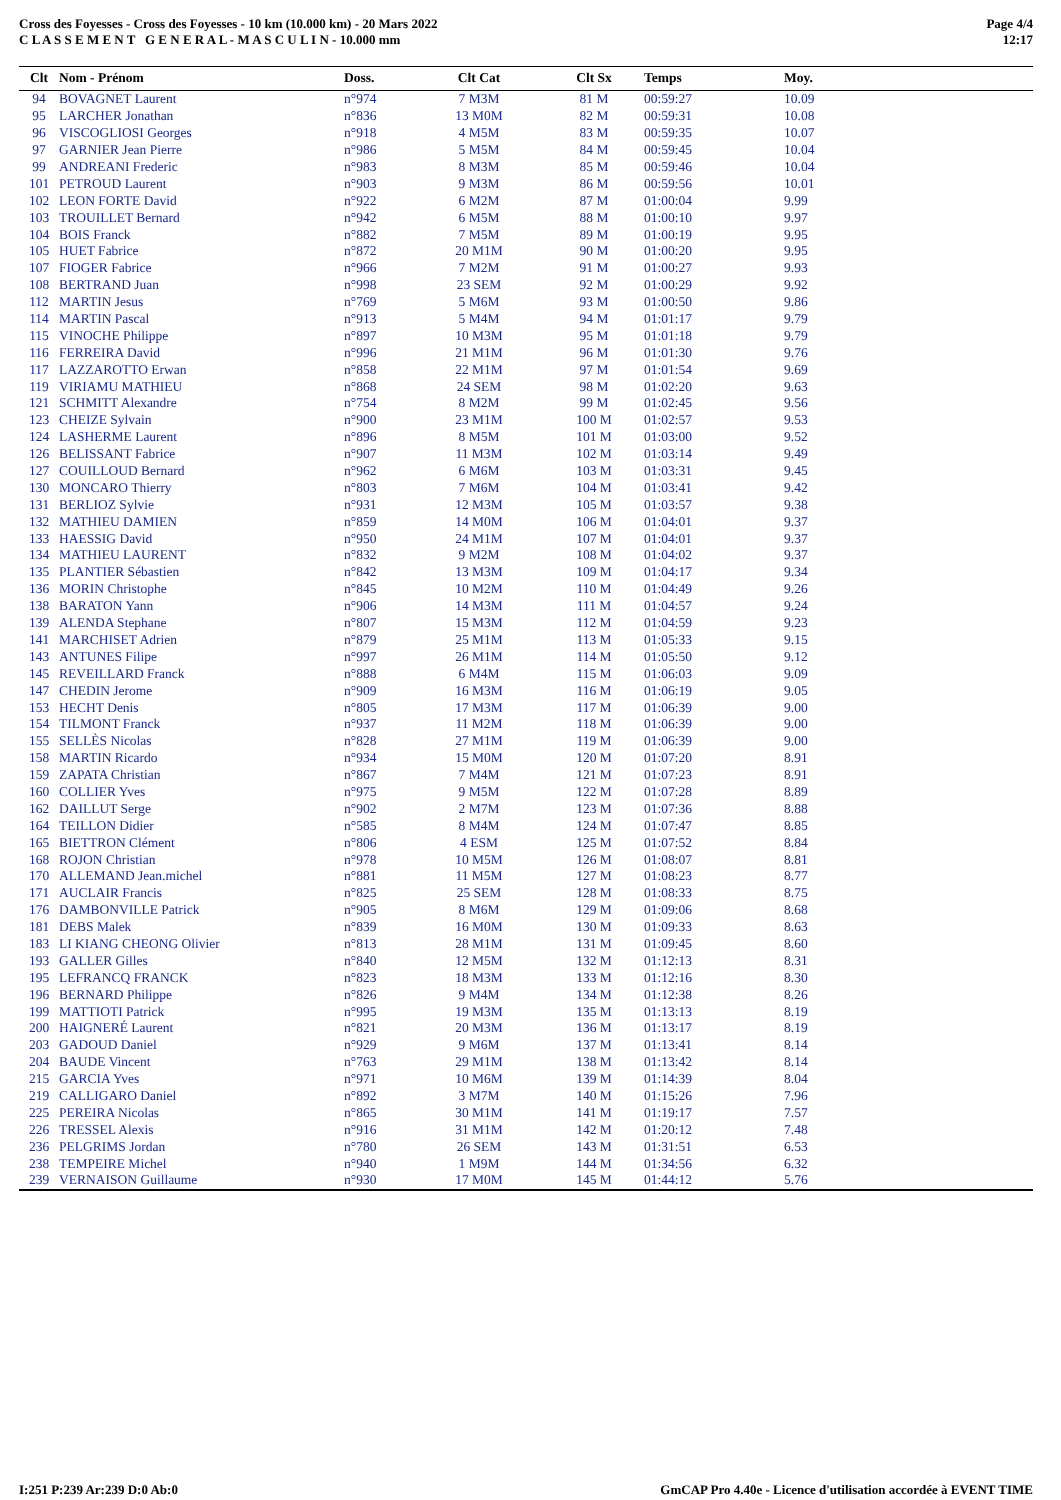Cross des Foyesses - Cross des Foyesses - 10 km (10.000 km) - 20 Mars 2022
C L A S S E M E N T G E N E R A L - M A S C U L I N - 10.000 mm
Page 4/4
12:17
| Clt | Nom - Prénom | Doss. | Clt Cat | Clt Sx | Temps | Moy. |
| --- | --- | --- | --- | --- | --- | --- |
| 94 | BOVAGNET Laurent | n°974 | 7 M3M | 81 M | 00:59:27 | 10.09 |
| 95 | LARCHER Jonathan | n°836 | 13 M0M | 82 M | 00:59:31 | 10.08 |
| 96 | VISCOGLIOSI Georges | n°918 | 4 M5M | 83 M | 00:59:35 | 10.07 |
| 97 | GARNIER Jean Pierre | n°986 | 5 M5M | 84 M | 00:59:45 | 10.04 |
| 99 | ANDREANI Frederic | n°983 | 8 M3M | 85 M | 00:59:46 | 10.04 |
| 101 | PETROUD Laurent | n°903 | 9 M3M | 86 M | 00:59:56 | 10.01 |
| 102 | LEON FORTE David | n°922 | 6 M2M | 87 M | 01:00:04 | 9.99 |
| 103 | TROUILLET Bernard | n°942 | 6 M5M | 88 M | 01:00:10 | 9.97 |
| 104 | BOIS Franck | n°882 | 7 M5M | 89 M | 01:00:19 | 9.95 |
| 105 | HUET Fabrice | n°872 | 20 M1M | 90 M | 01:00:20 | 9.95 |
| 107 | FIOGER Fabrice | n°966 | 7 M2M | 91 M | 01:00:27 | 9.93 |
| 108 | BERTRAND Juan | n°998 | 23 SEM | 92 M | 01:00:29 | 9.92 |
| 112 | MARTIN Jesus | n°769 | 5 M6M | 93 M | 01:00:50 | 9.86 |
| 114 | MARTIN Pascal | n°913 | 5 M4M | 94 M | 01:01:17 | 9.79 |
| 115 | VINOCHE Philippe | n°897 | 10 M3M | 95 M | 01:01:18 | 9.79 |
| 116 | FERREIRA David | n°996 | 21 M1M | 96 M | 01:01:30 | 9.76 |
| 117 | LAZZAROTTO Erwan | n°858 | 22 M1M | 97 M | 01:01:54 | 9.69 |
| 119 | VIRIAMU MATHIEU | n°868 | 24 SEM | 98 M | 01:02:20 | 9.63 |
| 121 | SCHMITT Alexandre | n°754 | 8 M2M | 99 M | 01:02:45 | 9.56 |
| 123 | CHEIZE Sylvain | n°900 | 23 M1M | 100 M | 01:02:57 | 9.53 |
| 124 | LASHERME Laurent | n°896 | 8 M5M | 101 M | 01:03:00 | 9.52 |
| 126 | BELISSANT Fabrice | n°907 | 11 M3M | 102 M | 01:03:14 | 9.49 |
| 127 | COUILLOUD Bernard | n°962 | 6 M6M | 103 M | 01:03:31 | 9.45 |
| 130 | MONCARO Thierry | n°803 | 7 M6M | 104 M | 01:03:41 | 9.42 |
| 131 | BERLIOZ Sylvie | n°931 | 12 M3M | 105 M | 01:03:57 | 9.38 |
| 132 | MATHIEU DAMIEN | n°859 | 14 M0M | 106 M | 01:04:01 | 9.37 |
| 133 | HAESSIG David | n°950 | 24 M1M | 107 M | 01:04:01 | 9.37 |
| 134 | MATHIEU LAURENT | n°832 | 9 M2M | 108 M | 01:04:02 | 9.37 |
| 135 | PLANTIER Sébastien | n°842 | 13 M3M | 109 M | 01:04:17 | 9.34 |
| 136 | MORIN Christophe | n°845 | 10 M2M | 110 M | 01:04:49 | 9.26 |
| 138 | BARATON Yann | n°906 | 14 M3M | 111 M | 01:04:57 | 9.24 |
| 139 | ALENDA Stephane | n°807 | 15 M3M | 112 M | 01:04:59 | 9.23 |
| 141 | MARCHISET Adrien | n°879 | 25 M1M | 113 M | 01:05:33 | 9.15 |
| 143 | ANTUNES Filipe | n°997 | 26 M1M | 114 M | 01:05:50 | 9.12 |
| 145 | REVEILLARD Franck | n°888 | 6 M4M | 115 M | 01:06:03 | 9.09 |
| 147 | CHEDIN Jerome | n°909 | 16 M3M | 116 M | 01:06:19 | 9.05 |
| 153 | HECHT Denis | n°805 | 17 M3M | 117 M | 01:06:39 | 9.00 |
| 154 | TILMONT Franck | n°937 | 11 M2M | 118 M | 01:06:39 | 9.00 |
| 155 | SELLÈS Nicolas | n°828 | 27 M1M | 119 M | 01:06:39 | 9.00 |
| 158 | MARTIN Ricardo | n°934 | 15 M0M | 120 M | 01:07:20 | 8.91 |
| 159 | ZAPATA Christian | n°867 | 7 M4M | 121 M | 01:07:23 | 8.91 |
| 160 | COLLIER Yves | n°975 | 9 M5M | 122 M | 01:07:28 | 8.89 |
| 162 | DAILLUT Serge | n°902 | 2 M7M | 123 M | 01:07:36 | 8.88 |
| 164 | TEILLON Didier | n°585 | 8 M4M | 124 M | 01:07:47 | 8.85 |
| 165 | BIETTRON Clément | n°806 | 4 ESM | 125 M | 01:07:52 | 8.84 |
| 168 | ROJON Christian | n°978 | 10 M5M | 126 M | 01:08:07 | 8.81 |
| 170 | ALLEMAND Jean.michel | n°881 | 11 M5M | 127 M | 01:08:23 | 8.77 |
| 171 | AUCLAIR Francis | n°825 | 25 SEM | 128 M | 01:08:33 | 8.75 |
| 176 | DAMBONVILLE Patrick | n°905 | 8 M6M | 129 M | 01:09:06 | 8.68 |
| 181 | DEBS Malek | n°839 | 16 M0M | 130 M | 01:09:33 | 8.63 |
| 183 | LI KIANG CHEONG Olivier | n°813 | 28 M1M | 131 M | 01:09:45 | 8.60 |
| 193 | GALLER Gilles | n°840 | 12 M5M | 132 M | 01:12:13 | 8.31 |
| 195 | LEFRANCQ FRANCK | n°823 | 18 M3M | 133 M | 01:12:16 | 8.30 |
| 196 | BERNARD Philippe | n°826 | 9 M4M | 134 M | 01:12:38 | 8.26 |
| 199 | MATTIOTI Patrick | n°995 | 19 M3M | 135 M | 01:13:13 | 8.19 |
| 200 | HAIGNERÉ Laurent | n°821 | 20 M3M | 136 M | 01:13:17 | 8.19 |
| 203 | GADOUD Daniel | n°929 | 9 M6M | 137 M | 01:13:41 | 8.14 |
| 204 | BAUDE Vincent | n°763 | 29 M1M | 138 M | 01:13:42 | 8.14 |
| 215 | GARCIA Yves | n°971 | 10 M6M | 139 M | 01:14:39 | 8.04 |
| 219 | CALLIGARO Daniel | n°892 | 3 M7M | 140 M | 01:15:26 | 7.96 |
| 225 | PEREIRA Nicolas | n°865 | 30 M1M | 141 M | 01:19:17 | 7.57 |
| 226 | TRESSEL Alexis | n°916 | 31 M1M | 142 M | 01:20:12 | 7.48 |
| 236 | PELGRIMS Jordan | n°780 | 26 SEM | 143 M | 01:31:51 | 6.53 |
| 238 | TEMPEIRE Michel | n°940 | 1 M9M | 144 M | 01:34:56 | 6.32 |
| 239 | VERNAISON Guillaume | n°930 | 17 M0M | 145 M | 01:44:12 | 5.76 |
I:251 P:239 Ar:239 D:0 Ab:0 GmCAP Pro 4.40e - Licence d'utilisation accordée à EVENT TIME